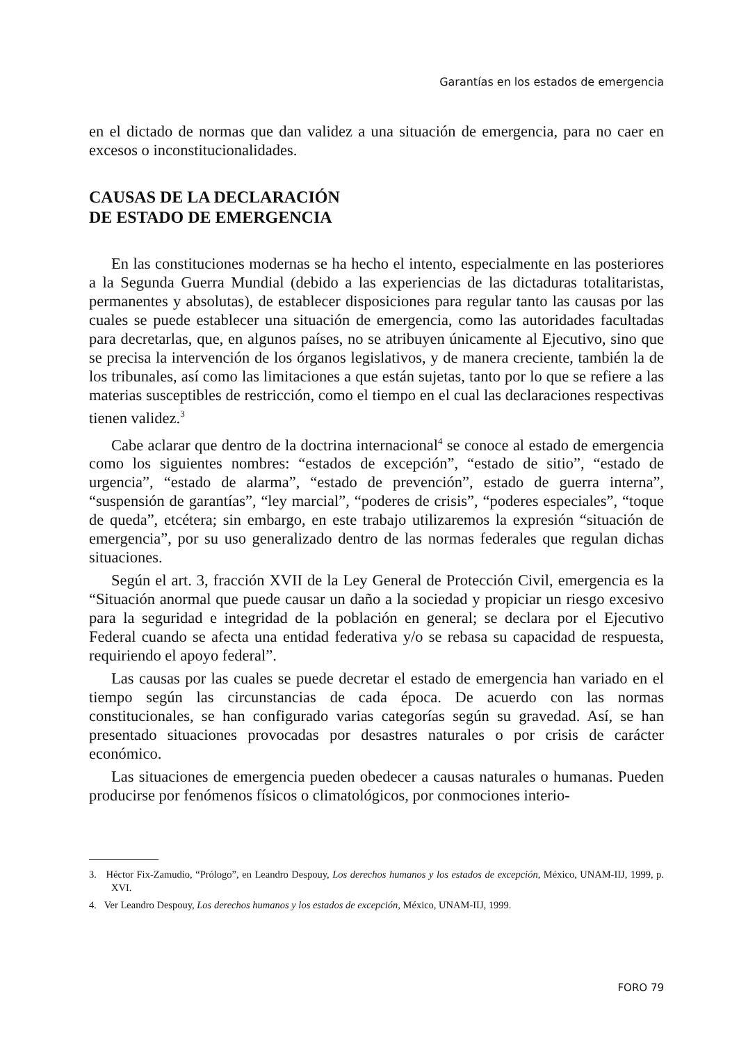Garantías en los estados de emergencia
en el dictado de normas que dan validez a una situación de emergencia, para no caer en excesos o inconstitucionalidades.
CAUSAS DE LA DECLARACIÓN
DE ESTADO DE EMERGENCIA
En las constituciones modernas se ha hecho el intento, especialmente en las posteriores a la Segunda Guerra Mundial (debido a las experiencias de las dictaduras totalitaristas, permanentes y absolutas), de establecer disposiciones para regular tanto las causas por las cuales se puede establecer una situación de emergencia, como las autoridades facultadas para decretarlas, que, en algunos países, no se atribuyen únicamente al Ejecutivo, sino que se precisa la intervención de los órganos legislativos, y de manera creciente, también la de los tribunales, así como las limitaciones a que están sujetas, tanto por lo que se refiere a las materias susceptibles de restricción, como el tiempo en el cual las declaraciones respectivas tienen validez.<sup>3</sup>
Cabe aclarar que dentro de la doctrina internacional<sup>4</sup> se conoce al estado de emergencia como los siguientes nombres: “estados de excepción”, “estado de sitio”, “estado de urgencia”, “estado de alarma”, “estado de prevención”, estado de guerra interna”, “suspensión de garantías”, “ley marcial”, “poderes de crisis”, “poderes especiales”, “toque de queda”, etcétera; sin embargo, en este trabajo utilizaremos la expresión “situación de emergencia”, por su uso generalizado dentro de las normas federales que regulan dichas situaciones.
Según el art. 3, fracción XVII de la Ley General de Protección Civil, emergencia es la “Situación anormal que puede causar un daño a la sociedad y propiciar un riesgo excesivo para la seguridad e integridad de la población en general; se declara por el Ejecutivo Federal cuando se afecta una entidad federativa y/o se rebasa su capacidad de respuesta, requiriendo el apoyo federal”.
Las causas por las cuales se puede decretar el estado de emergencia han variado en el tiempo según las circunstancias de cada época. De acuerdo con las normas constitucionales, se han configurado varias categorías según su gravedad. Así, se han presentado situaciones provocadas por desastres naturales o por crisis de carácter económico.
Las situaciones de emergencia pueden obedecer a causas naturales o humanas. Pueden producirse por fenómenos físicos o climatológicos, por conmociones interio-
3. Héctor Fix-Zamudio, “Prólogo”, en Leandro Despouy, Los derechos humanos y los estados de excepción, México, UNAM-IIJ, 1999, p. XVI.
4. Ver Leandro Despouy, Los derechos humanos y los estados de excepción, México, UNAM-IIJ, 1999.
FORO 79